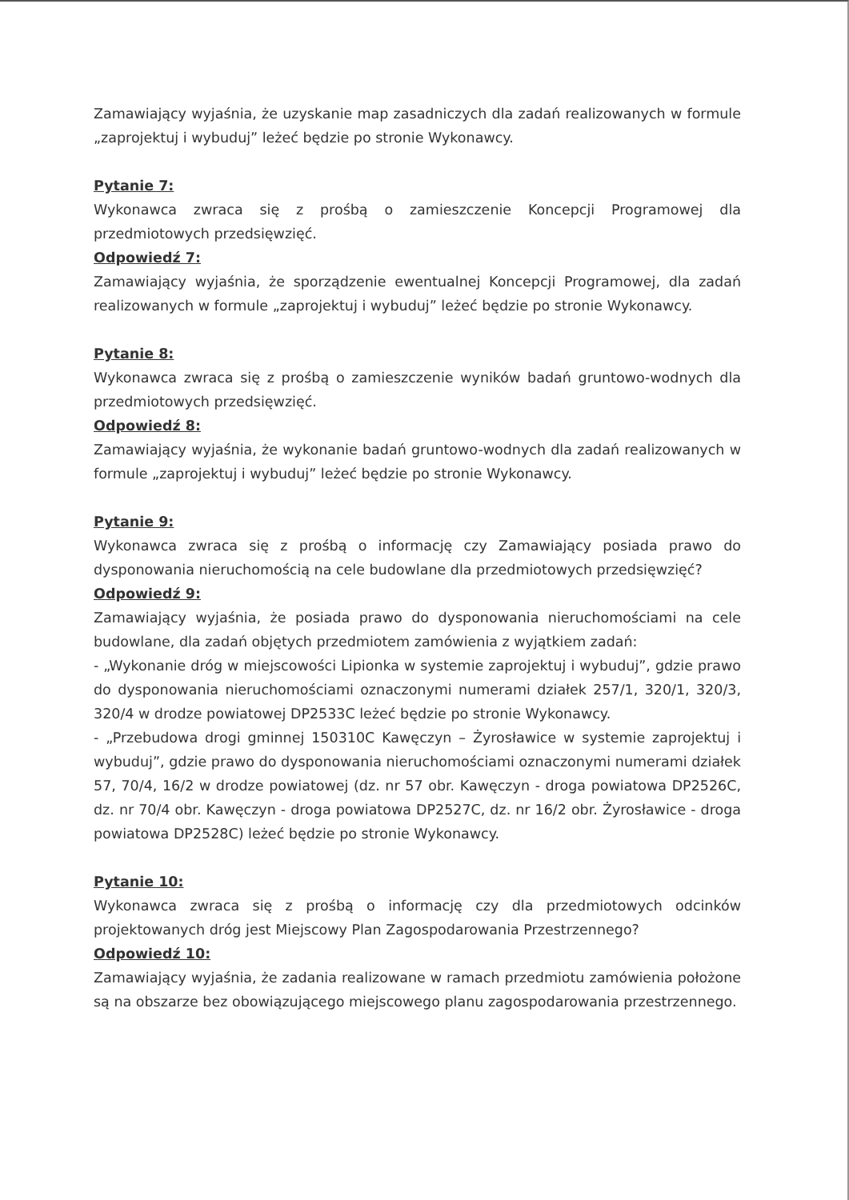Zamawiający wyjaśnia, że uzyskanie map zasadniczych dla zadań realizowanych w formule „zaprojektuj i wybuduj” leżeć będzie po stronie Wykonawcy.
Pytanie 7:
Wykonawca zwraca się z prośbą o zamieszczenie Koncepcji Programowej dla przedmiotowych przedsięwzięć.
Odpowiedź 7:
Zamawiający wyjaśnia, że sporządzenie ewentualnej Koncepcji Programowej, dla zadań realizowanych w formule „zaprojektuj i wybuduj” leżeć będzie po stronie Wykonawcy.
Pytanie 8:
Wykonawca zwraca się z prośbą o zamieszczenie wyników badań gruntowo-wodnych dla przedmiotowych przedsięwzięć.
Odpowiedź 8:
Zamawiający wyjaśnia, że wykonanie badań gruntowo-wodnych dla zadań realizowanych w formule „zaprojektuj i wybuduj” leżeć będzie po stronie Wykonawcy.
Pytanie 9:
Wykonawca zwraca się z prośbą o informację czy Zamawiający posiada prawo do dysponowania nieruchomością na cele budowlane dla przedmiotowych przedsięwzięć?
Odpowiedź 9:
Zamawiający wyjaśnia, że posiada prawo do dysponowania nieruchomościami na cele budowlane, dla zadań objętych przedmiotem zamówienia z wyjątkiem zadań:
- „Wykonanie dróg w miejscowości Lipionka w systemie zaprojektuj i wybuduj”, gdzie prawo do dysponowania nieruchomościami oznaczonymi numerami działek 257/1, 320/1, 320/3, 320/4 w drodze powiatowej DP2533C leżeć będzie po stronie Wykonawcy.
- „Przebudowa drogi gminnej 150310C Kawęczyn – Żyrosławice w systemie zaprojektuj i wybuduj”, gdzie prawo do dysponowania nieruchomościami oznaczonymi numerami działek 57, 70/4, 16/2 w drodze powiatowej (dz. nr 57 obr. Kawęczyn - droga powiatowa DP2526C, dz. nr 70/4 obr. Kawęczyn - droga powiatowa DP2527C, dz. nr 16/2 obr. Żyrosławice - droga powiatowa DP2528C) leżeć będzie po stronie Wykonawcy.
Pytanie 10:
Wykonawca zwraca się z prośbą o informację czy dla przedmiotowych odcinków projektowanych dróg jest Miejscowy Plan Zagospodarowania Przestrzennego?
Odpowiedź 10:
Zamawiający wyjaśnia, że zadania realizowane w ramach przedmiotu zamówienia położone są na obszarze bez obowiązującego miejscowego planu zagospodarowania przestrzennego.